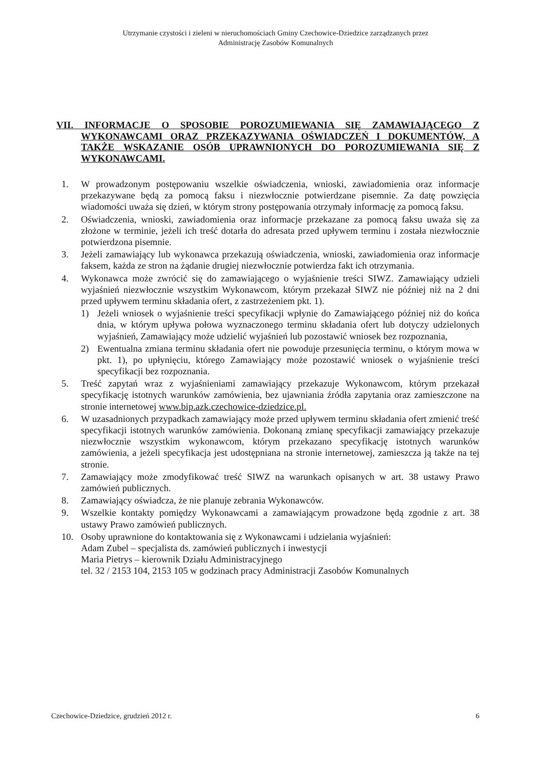Utrzymanie czystości i zieleni w nieruchomościach Gminy Czechowice-Dziedzice zarządzanych przez
Administrację Zasobów Komunalnych
VII. INFORMACJE O SPOSOBIE POROZUMIEWANIA SIĘ ZAMAWIAJĄCEGO Z WYKONAWCAMI ORAZ PRZEKAZYWANIA OŚWIADCZEŃ I DOKUMENTÓW, A TAKŻE WSKAZANIE OSÓB UPRAWNIONYCH DO POROZUMIEWANIA SIĘ Z WYKONAWCAMI.
1. W prowadzonym postępowaniu wszelkie oświadczenia, wnioski, zawiadomienia oraz informacje przekazywane będą za pomocą faksu i niezwłocznie potwierdzane pisemnie. Za datę powzięcia wiadomości uważa się dzień, w którym strony postępowania otrzymały informację za pomocą faksu.
2. Oświadczenia, wnioski, zawiadomienia oraz informacje przekazane za pomocą faksu uważa się za złożone w terminie, jeżeli ich treść dotarła do adresata przed upływem terminu i została niezwłocznie potwierdzona pisemnie.
3. Jeżeli zamawiający lub wykonawca przekazują oświadczenia, wnioski, zawiadomienia oraz informacje faksem, każda ze stron na żądanie drugiej niezwłocznie potwierdza fakt ich otrzymania.
4. Wykonawca może zwrócić się do zamawiającego o wyjaśnienie treści SIWZ. Zamawiający udzieli wyjaśnień niezwłocznie wszystkim Wykonawcom, którym przekazał SIWZ nie później niż na 2 dni przed upływem terminu składania ofert, z zastrzeżeniem pkt. 1).
1) Jeżeli wniosek o wyjaśnienie treści specyfikacji wpłynie do Zamawiającego później niż do końca dnia, w którym upływa połowa wyznaczonego terminu składania ofert lub dotyczy udzielonych wyjaśnień, Zamawiający może udzielić wyjaśnień lub pozostawić wniosek bez rozpoznania,
2) Ewentualna zmiana terminu składania ofert nie powoduje przesunięcia terminu, o którym mowa w pkt. 1), po upłynięciu, którego Zamawiający może pozostawić wniosek o wyjaśnienie treści specyfikacji bez rozpoznania.
5. Treść zapytań wraz z wyjaśnieniami zamawiający przekazuje Wykonawcom, którym przekazał specyfikację istotnych warunków zamówienia, bez ujawniania źródła zapytania oraz zamieszczone na stronie internetowej www.bip.azk.czechowice-dziedzice.pl.
6. W uzasadnionych przypadkach zamawiający może przed upływem terminu składania ofert zmienić treść specyfikacji istotnych warunków zamówienia. Dokonaną zmianę specyfikacji zamawiający przekazuje niezwłocznie wszystkim wykonawcom, którym przekazano specyfikację istotnych warunków zamówienia, a jeżeli specyfikacja jest udostępniana na stronie internetowej, zamieszcza ją także na tej stronie.
7. Zamawiający może zmodyfikować treść SIWZ na warunkach opisanych w art. 38 ustawy Prawo zamówień publicznych.
8. Zamawiający oświadcza, że nie planuje zebrania Wykonawców.
9. Wszelkie kontakty pomiędzy Wykonawcami a zamawiającym prowadzone będą zgodnie z art. 38 ustawy Prawo zamówień publicznych.
10. Osoby uprawnione do kontaktowania się z Wykonawcami i udzielania wyjaśnień:
Adam Zubel – specjalista ds. zamówień publicznych i inwestycji
Maria Pietrys – kierownik Działu Administracyjnego
tel. 32 / 2153 104, 2153 105 w godzinach pracy Administracji Zasobów Komunalnych
Czechowice-Dziedzice, grudzień 2012 r. 6